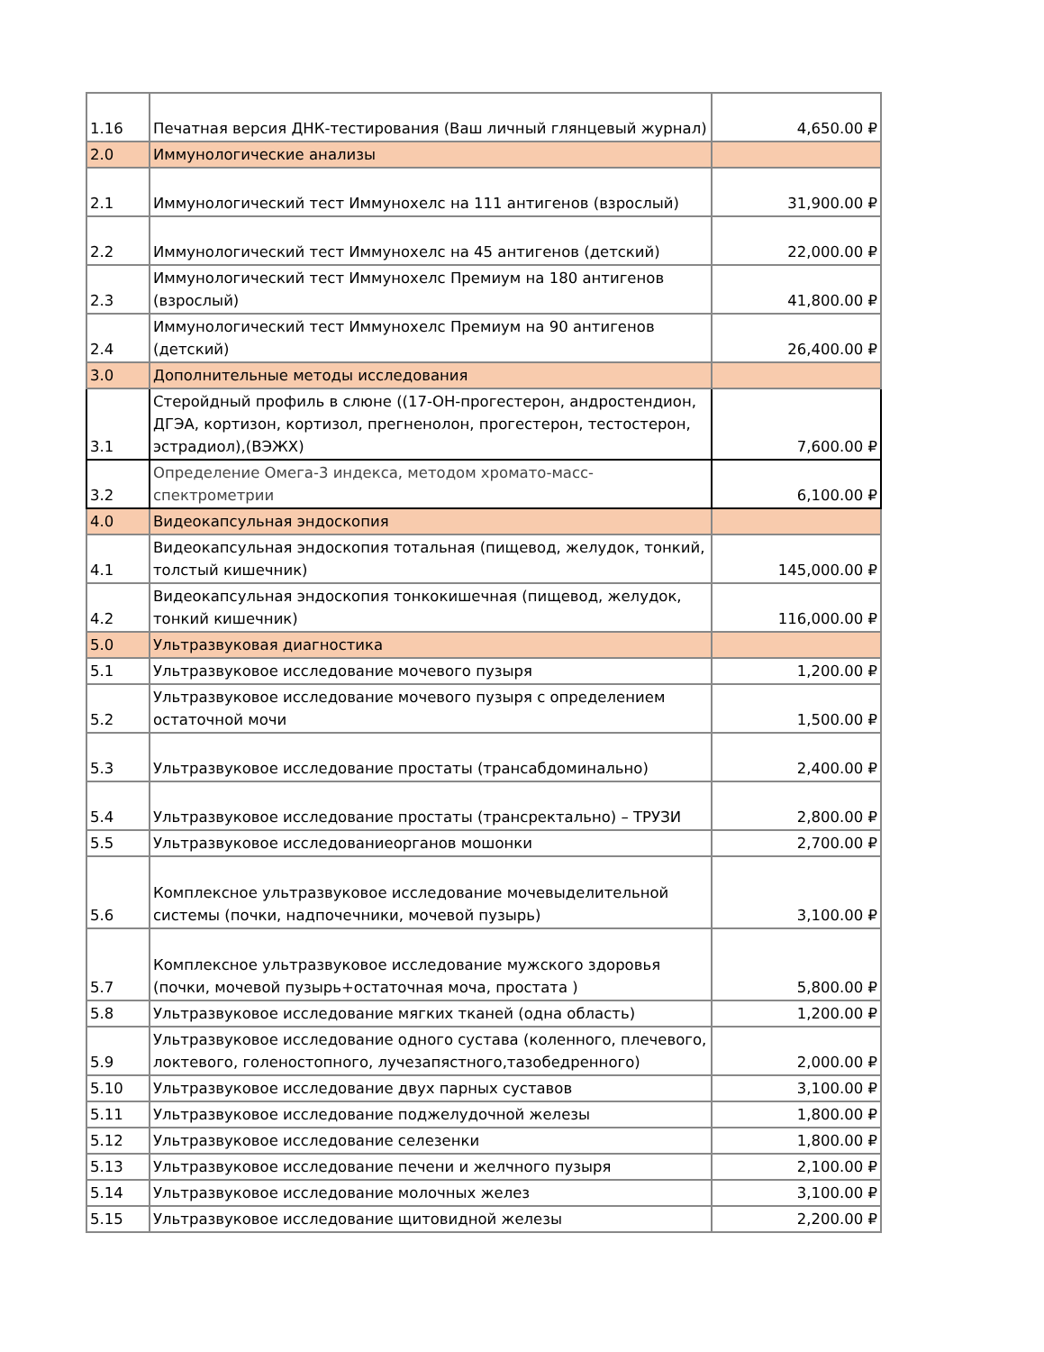| 1.16 | Печатная версия ДНК-тестирования (Ваш личный глянцевый журнал) | 4,650.00 ₽ |
| 2.0 | Иммунологические анализы | |
| 2.1 | Иммунологический тест Иммунохелс на 111 антигенов (взрослый) | 31,900.00 ₽ |
| 2.2 | Иммунологический тест Иммунохелс на 45 антигенов (детский) | 22,000.00 ₽ |
| 2.3 | Иммунологический тест Иммунохелс Премиум на 180 антигенов (взрослый) | 41,800.00 ₽ |
| 2.4 | Иммунологический тест Иммунохелс Премиум на 90 антигенов (детский) | 26,400.00 ₽ |
| 3.0 | Дополнительные методы исследования | |
| 3.1 | Стеройдный профиль в слюне ((17-OH-прогестерон, андростендион, ДГЭА, кортизон, кортизол, прегненолон, прогестерон, тестостерон, эстрадиол),(ВЭЖХ) | 7,600.00 ₽ |
| 3.2 | Определение Омега-3 индекса, методом хромато-масс-спектрометрии | 6,100.00 ₽ |
| 4.0 | Видеокапсульная эндоскопия | |
| 4.1 | Видеокапсульная эндоскопия тотальная (пищевод, желудок, тонкий, толстый кишечник) | 145,000.00 ₽ |
| 4.2 | Видеокапсульная эндоскопия тонкокишечная (пищевод, желудок, тонкий кишечник) | 116,000.00 ₽ |
| 5.0 | Ультразвуковая диагностика | |
| 5.1 | Ультразвуковое исследование мочевого пузыря | 1,200.00 ₽ |
| 5.2 | Ультразвуковое исследование мочевого пузыря с определением остаточной мочи | 1,500.00 ₽ |
| 5.3 | Ультразвуковое исследование простаты (трансабдоминально) | 2,400.00 ₽ |
| 5.4 | Ультразвуковое исследование простаты (трансректально) – ТРУЗИ | 2,800.00 ₽ |
| 5.5 | Ультразвуковое исследованиеорганов мошонки | 2,700.00 ₽ |
| 5.6 | Комплексное ультразвуковое исследование мочевыделительной системы (почки, надпочечники, мочевой пузырь) | 3,100.00 ₽ |
| 5.7 | Комплексное ультразвуковое исследование мужского здоровья (почки, мочевой пузырь+остаточная моча, простата ) | 5,800.00 ₽ |
| 5.8 | Ультразвуковое исследование мягких тканей (одна область) | 1,200.00 ₽ |
| 5.9 | Ультразвуковое исследование одного сустава (коленного, плечевого, локтевого, голеностопного, лучезапястного,тазобедренного) | 2,000.00 ₽ |
| 5.10 | Ультразвуковое исследование двух парных суставов | 3,100.00 ₽ |
| 5.11 | Ультразвуковое исследование поджелудочной железы | 1,800.00 ₽ |
| 5.12 | Ультразвуковое исследование селезенки | 1,800.00 ₽ |
| 5.13 | Ультразвуковое исследование печени и желчного пузыря | 2,100.00 ₽ |
| 5.14 | Ультразвуковое исследование молочных желез | 3,100.00 ₽ |
| 5.15 | Ультразвуковое исследование щитовидной железы | 2,200.00 ₽ |